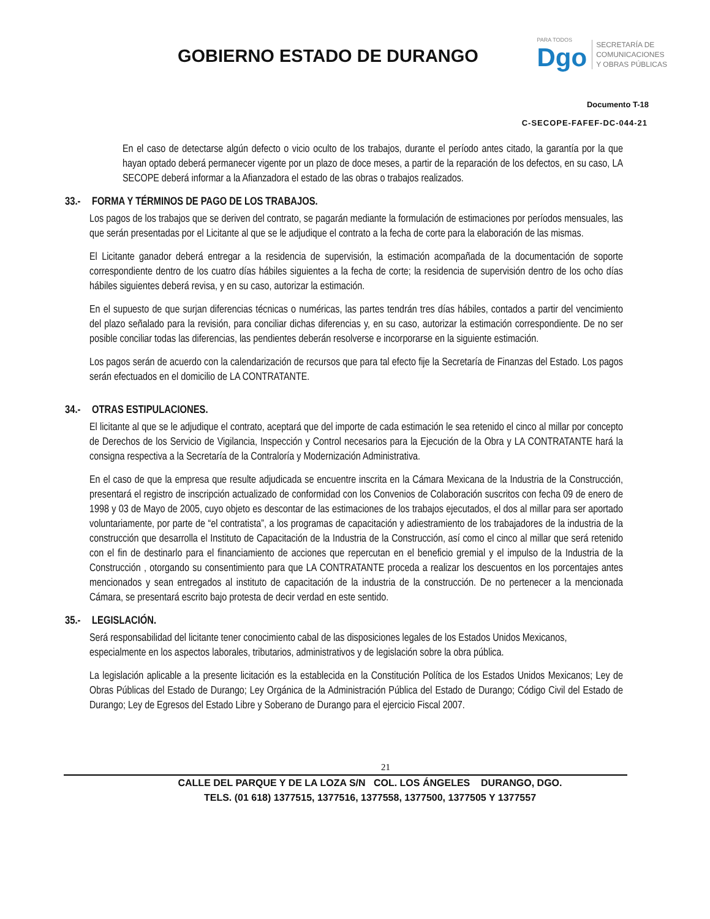GOBIERNO ESTADO DE DURANGO
PARA TODOS
Dgo
SECRETARÍA DE
COMUNICACIONES
Y OBRAS PÚBLICAS
Documento T-18
C-SECOPE-FAFEF-DC-044-21
En el caso de detectarse algún defecto o vicio oculto de los trabajos, durante el período antes citado, la garantía por la que hayan optado deberá permanecer vigente por un plazo de doce meses, a partir de la reparación de los defectos, en su caso, LA SECOPE deberá informar a la Afianzadora el estado de las obras o trabajos realizados.
33.- FORMA Y TÉRMINOS DE PAGO DE LOS TRABAJOS.
Los pagos de los trabajos que se deriven del contrato, se pagarán mediante la formulación de estimaciones por períodos mensuales, las que serán presentadas por el Licitante al que se le adjudique el contrato a la fecha de corte para la elaboración de las mismas.
El Licitante ganador deberá entregar a la residencia de supervisión, la estimación acompañada de la documentación de soporte correspondiente dentro de los cuatro días hábiles siguientes a la fecha de corte; la residencia de supervisión dentro de los ocho días hábiles siguientes deberá revisa, y en su caso, autorizar la estimación.
En el supuesto de que surjan diferencias técnicas o numéricas, las partes tendrán tres días hábiles, contados a partir del vencimiento del plazo señalado para la revisión, para conciliar dichas diferencias y, en su caso, autorizar la estimación correspondiente. De no ser posible conciliar todas las diferencias, las pendientes deberán resolverse e incorporarse en la siguiente estimación.
Los pagos serán de acuerdo con la calendarización de recursos que para tal efecto fije la Secretaría de Finanzas del Estado. Los pagos serán efectuados en el domicilio de LA CONTRATANTE.
34.- OTRAS ESTIPULACIONES.
El licitante al que se le adjudique el contrato, aceptará que del importe de cada estimación le sea retenido el cinco al millar por concepto de Derechos de los Servicio de Vigilancia, Inspección y Control necesarios para la Ejecución de la Obra y LA CONTRATANTE hará la consigna respectiva a la Secretaría de la Contraloría y Modernización Administrativa.
En el caso de que la empresa que resulte adjudicada se encuentre inscrita en la Cámara Mexicana de la Industria de la Construcción, presentará el registro de inscripción actualizado de conformidad con los Convenios de Colaboración suscritos con fecha 09 de enero de 1998 y 03 de Mayo de 2005, cuyo objeto es descontar de las estimaciones de los trabajos ejecutados, el dos al millar para ser aportado voluntariamente, por parte de “el contratista”, a los programas de capacitación y adiestramiento de los trabajadores de la industria de la construcción que desarrolla el Instituto de Capacitación de la Industria de la Construcción, así como el cinco al millar que será retenido con el fin de destinarlo para el financiamiento de acciones que repercutan en el beneficio gremial y el impulso de la Industria de la Construcción , otorgando su consentimiento para que LA CONTRATANTE proceda a realizar los descuentos en los porcentajes antes mencionados y sean entregados al instituto de capacitación de la industria de la construcción. De no pertenecer a la mencionada Cámara, se presentará escrito bajo protesta de decir verdad en este sentido.
35.- LEGISLACIÓN.
Será responsabilidad del licitante tener conocimiento cabal de las disposiciones legales de los Estados Unidos Mexicanos, especialmente en los aspectos laborales, tributarios, administrativos y de legislación sobre la obra pública.
La legislación aplicable a la presente licitación es la establecida en la Constitución Política de los Estados Unidos Mexicanos; Ley de Obras Públicas del Estado de Durango; Ley Orgánica de la Administración Pública del Estado de Durango; Código Civil del Estado de Durango; Ley de Egresos del Estado Libre y Soberano de Durango para el ejercicio Fiscal 2007.
21
CALLE DEL PARQUE Y DE LA LOZA S/N COL. LOS ÁNGELES DURANGO, DGO.
TELS. (01 618) 1377515, 1377516, 1377558, 1377500, 1377505 Y 1377557